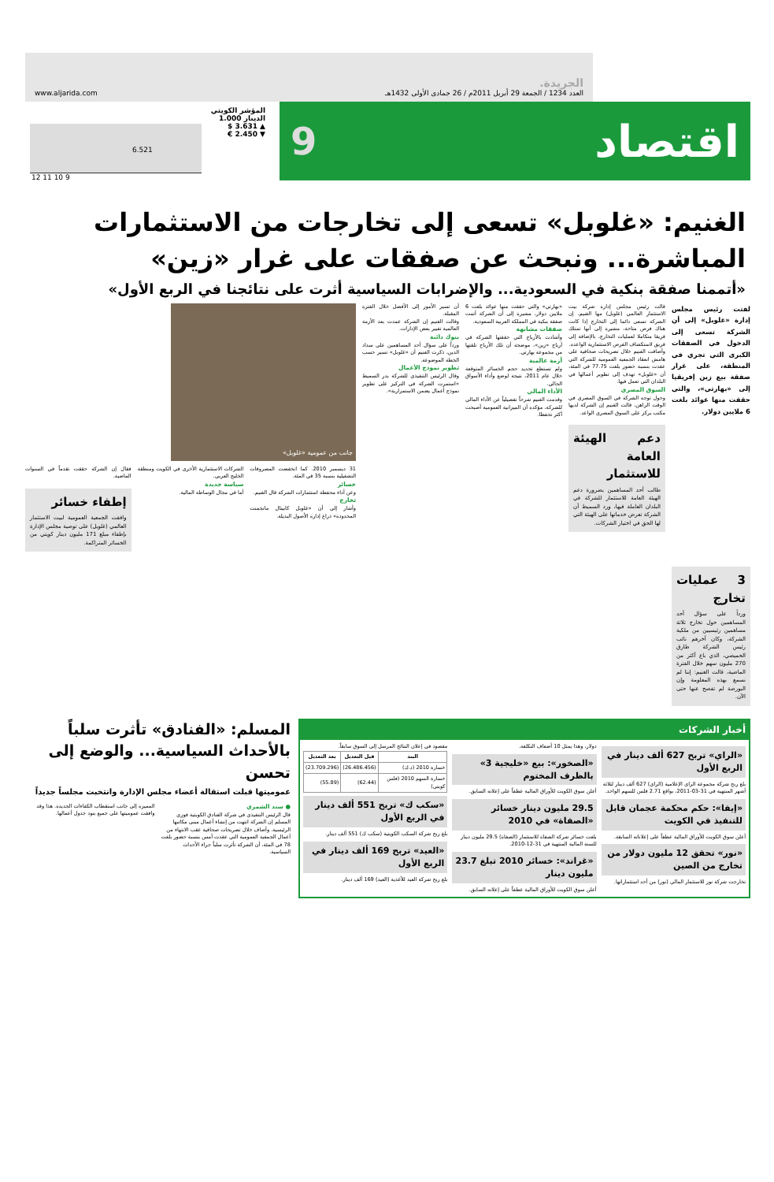الجريدة.
العدد 1234 / الجمعة 29 أبريل 2011م / 26 جمادى الأولى 1432هـ
www.aljarida.com
اقتصاد 9
6.521
12 11 10 9
المؤشر الكويتي
1.000 الدينار
$ 3.631 ▲
€ 2.450 ▼
الغنيم: «غلوبل» تسعى إلى تخارجات من الاستثمارات المباشرة... ونبحث عن صفقات على غرار «زين»
«أتممنا صفقة بنكية في السعودية... والإضرابات السياسية أثرت على نتائجنا في الربع الأول»
لفتت رئيس مجلس إدارة «غلوبل» إلى أن الشركة تسعى إلى الدخول في الصفقات الكبرى التي تجري في المنطقة، على غرار صفقة بيع زين إفريقيا إلى «بهارتي»، والتي حققت منها عوائد بلغت 6 ملايين دولار.
3 عمليات تخارج
ورداً على سؤال أحد المساهمين حول تخارج ثلاثة مساهمين رئيسيين من ملكية الشركة، وكان آخرهم نائب رئيس الشركة طارق الحميضي، الذي باع أكثر من 270 مليون سهم خلال الفترة الماضية، قالت الغنيم: إننا لم نسمع بهذه المعلومة وإن البورصة لم تفصح عنها حتى الآن.
قالت رئيس مجلس إدارة شركة بيت الاستثمار العالمي (غلوبل) مها الغنيم، إن الشركة تسعى دائما إلى التخارج إذا كانت هناك فرص متاحة، مشيرة إلى أنها تمتلك فريقا متكاملا لعمليات التخارج، بالإضافة إلى فريق لاستكشاف الفرص الاستثمارية الواعدة.
وأضافت الغنيم خلال تصريحات صحافية على هامش انعقاد الجمعية العمومية للشركة التي عقدت بنسبة حضور بلغت 77.75 في المئة، أن «غلوبل» تهدف إلى تطوير أعمالها في البلدان التي تعمل فيها.
السوق المصري
وحول توجه الشركة في السوق المصري في الوقت الراهن، قالت الغنيم إن الشركة لديها مكتب يركز على السوق المصري الواعد.
دعم الهيئة العامة للاستثمار
طالب أحد المساهمين بضرورة دعم الهيئة العامة للاستثمار للشركة في البلدان العاملة فيها، ورد السميط أن الشركة تعرض خدماتها على الهيئة التي لها الحق في اختيار الشركات.
«بهارتي» والتي حققت منها عوائد بلغت 6 ملايين دولار، مشيرة إلى أن الشركة أتمت صفقة بنكية في المملكة العربية السعودية.
صفقات مشابهة
وأشادت بالأرباح التي حققتها الشركة في أرباح «زين»، موضحة أن تلك الأرباح تلقتها من مجموعة بهارتي.
أزمة عالمية
ولم تستطع تحديد حجم الخسائر المتوقعة خلال عام 2011، نتيجة لوضع وأداء الأسواق الحالي.
الأداء المالي
وقدمت الغنيم شرحاً تفصيلياً عن الأداء المالي للشركة، مؤكدة أن الميزانية العمومية أصبحت أكثر تحفظا.
أن تسير الأمور إلى الأفضل خلال الفترة المقبلة.
وقالت الغنيم إن الشركة عمدت بعد الأزمة العالمية تغيير بعض الإدارات.
بنوك دائنة
ورداً على سؤال أحد المساهمين على سداد الدين، ذكرت الغنيم أن «غلوبل» تسير حسب الخطة الموضوعة.
تطوير نموذج الأعمال
وقال الرئيس التنفيذي للشركة بدر السميط «استمرت الشركة في التركيز على تطوير نموذج أعمال يضمن الاستمرارية».
جانب من عمومية «غلوبل»
31 ديسمبر 2010. كما انخفضت المصروفات التشغيلية بنسبة 35 في المئة.
خسائر
وعن أداء محفظة استثمارات الشركة قال الغنيم.
تخارج
وأشار إلى أن «غلوبل كابيتال مانجمنت المحدودة» ذراع إدارة الأصول البديلة.
الشركات الاستثمارية الأخرى في الكويت ومنطقة الخليج العربي.
سياسة جديدة
أما في مجال الوساطة المالية.
فقال إن الشركة حققت تقدماً في السنوات الماضية.
إطفاء خسائر
وافقت الجمعية العمومية لبيت الاستثمار العالمي (غلوبل) على توصية مجلس الإدارة بإطفاء مبلغ 171 مليون دينار كويتي من الخسائر المتراكمة.
أخبار الشركات
«الراي» تربح 627 ألف دينار في الربع الأول
بلغ ربح شركة مجموعة الراي الإعلامية (الراي) 627 ألف دينار لثلاثة أشهر المنتهية في 31-03-2011، بواقع 2.71 فلس للسهم الواحد.
«إيفا»: حكم محكمة عجمان قابل للتنفيذ في الكويت
أعلن سوق الكويت للأوراق المالية عطفاً على إعلاناته السابقة.
«نور» تحقق 12 مليون دولار من تخارج من الصين
تخارجت شركة نور للاستثمار المالي (نور) من أحد استثماراتها.
دولار، وهذا يمثل 10 أضعاف التكلفة.
«الصخور»: بيع «خليجية 3» بالظرف المختوم
أعلن سوق الكويت للأوراق المالية عطفاً على إعلانه السابق.
29.5 مليون دينار خسائر «الصفاة» في 2010
بلغت خسائر شركة الصفاة للاستثمار (الصفاة) 29.5 مليون دينار للسنة المالية المنتهية في 31-12-2010.
«غراند»: خسائر 2010 تبلغ 23.7 مليون دينار
أعلن سوق الكويت للأوراق المالية عطفاً على إعلانه السابق.
مقصود في إعلان النتائج المرسل إلى السوق سابقاً.
| البند | قبل التعديل | بعد التعديل |
| --- | --- | --- |
| خسارة 2010 (د.ك) | (26.486.456) | (23.709.296) |
| خسارة السهم 2010 (فلس كويتي) | (62.44) | (55.89) |
«سكب ك» تربح 551 ألف دينار في الربع الأول
بلغ ربح شركة السكب الكويتية (سكب ك) 551 ألف دينار.
«العيد» تربح 169 ألف دينار في الربع الأول
بلغ ربح شركة العيد للأغذية (العيد) 169 ألف دينار.
المسلم: «الفنادق» تأثرت سلباً بالأحداث السياسية... والوضع إلى تحسن
عموميتها قبلت استقالة أعضاء مجلس الإدارة وانتخبت مجلساً جديداً
● سند الشمري
قال الرئيس التنفيذي في شركة الفنادق الكويتية فوزي المسلم إن الشركة انتهت من إنشاء أعمال مبنى مكاتبها الرئيسية. وأضاف خلال تصريحات صحافية عقب الانتهاء من أعمال الجمعية العمومية التي عقدت أمس بنسبة حضور بلغت 78 في المئة، أن الشركة تأثرت سلباً جراء الأحداث السياسية.
المميزة إلى جانب استقطاب الكفاءات الجديدة. هذا وقد وافقت عموميتها على جميع بنود جدول أعمالها.